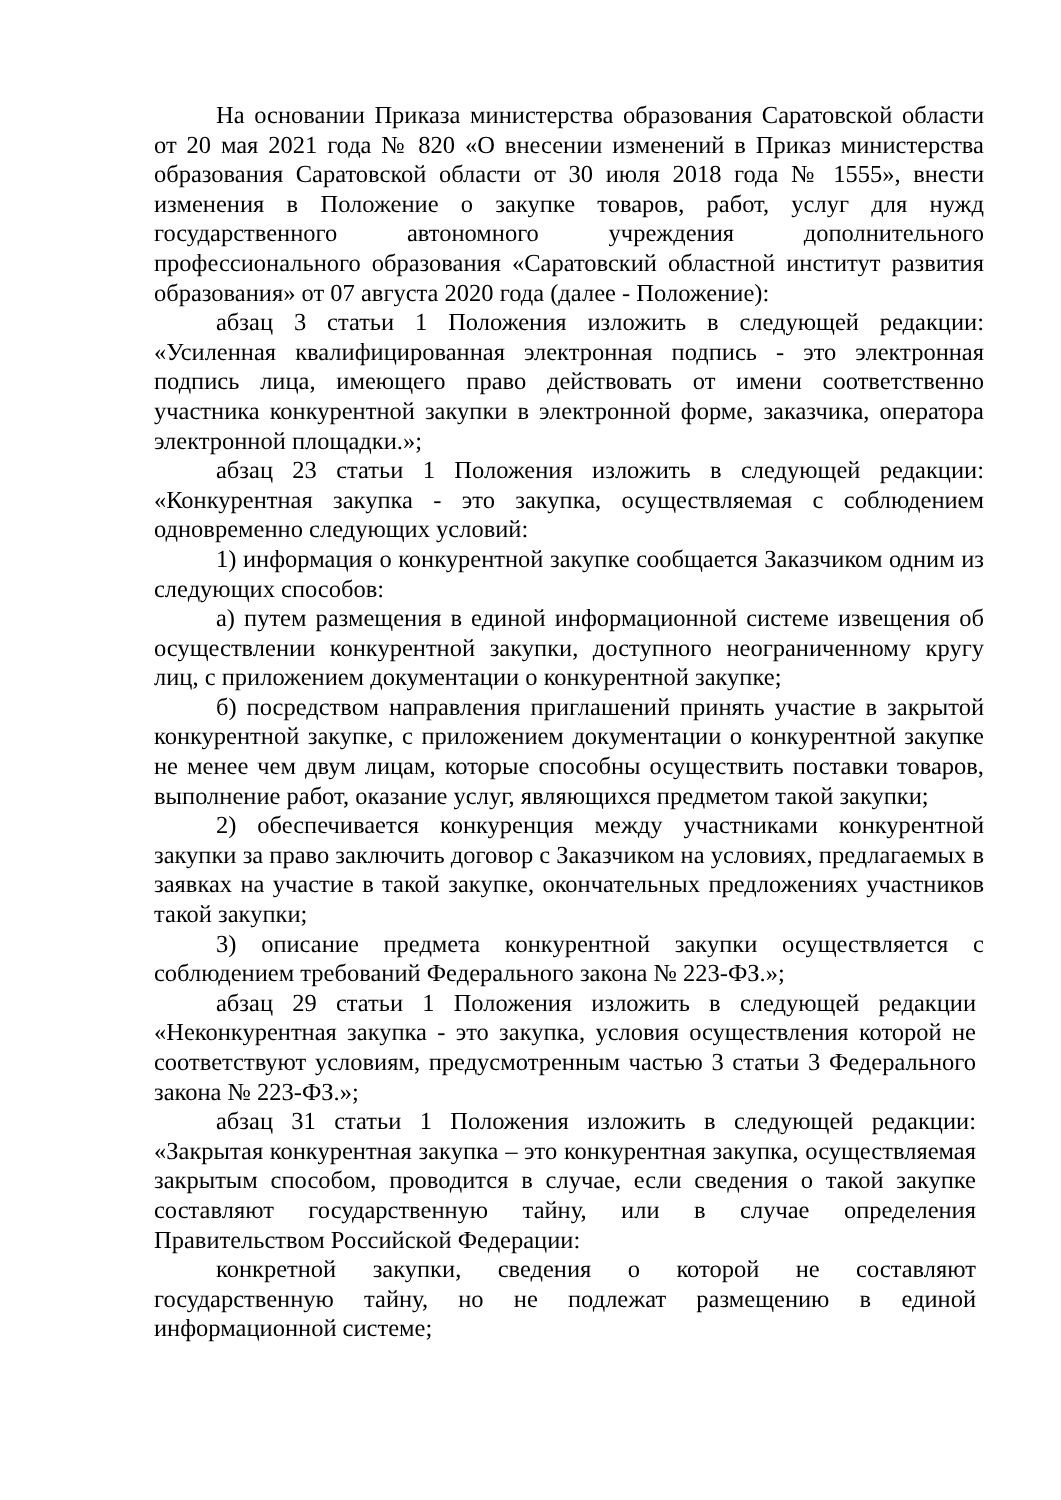На основании Приказа министерства образования Саратовской области от 20 мая 2021 года № 820 «О внесении изменений в Приказ министерства образования Саратовской области от 30 июля 2018 года № 1555», внести изменения в Положение о закупке товаров, работ, услуг для нужд государственного автономного учреждения дополнительного профессионального образования «Саратовский областной институт развития образования» от 07 августа 2020 года (далее - Положение):
абзац 3 статьи 1 Положения изложить в следующей редакции: «Усиленная квалифицированная электронная подпись - это электронная подпись лица, имеющего право действовать от имени соответственно участника конкурентной закупки в электронной форме, заказчика, оператора электронной площадки.»;
абзац 23 статьи 1 Положения изложить в следующей редакции: «Конкурентная закупка - это закупка, осуществляемая с соблюдением одновременно следующих условий:
1) информация о конкурентной закупке сообщается Заказчиком одним из следующих способов:
а) путем размещения в единой информационной системе извещения об осуществлении конкурентной закупки, доступного неограниченному кругу лиц, с приложением документации о конкурентной закупке;
б) посредством направления приглашений принять участие в закрытой конкурентной закупке, с приложением документации о конкурентной закупке не менее чем двум лицам, которые способны осуществить поставки товаров, выполнение работ, оказание услуг, являющихся предметом такой закупки;
2) обеспечивается конкуренция между участниками конкурентной закупки за право заключить договор с Заказчиком на условиях, предлагаемых в заявках на участие в такой закупке, окончательных предложениях участников такой закупки;
3) описание предмета конкурентной закупки осуществляется с соблюдением требований Федерального закона № 223-ФЗ.»;
абзац 29 статьи 1 Положения изложить в следующей редакции «Неконкурентная закупка - это закупка, условия осуществления которой не соответствуют условиям, предусмотренным частью 3 статьи 3 Федерального закона № 223-ФЗ.»;
абзац 31 статьи 1 Положения изложить в следующей редакции: «Закрытая конкурентная закупка – это конкурентная закупка, осуществляемая закрытым способом, проводится в случае, если сведения о такой закупке составляют государственную тайну, или в случае определения Правительством Российской Федерации:
конкретной закупки, сведения о которой не составляют государственную тайну, но не подлежат размещению в единой информационной системе;